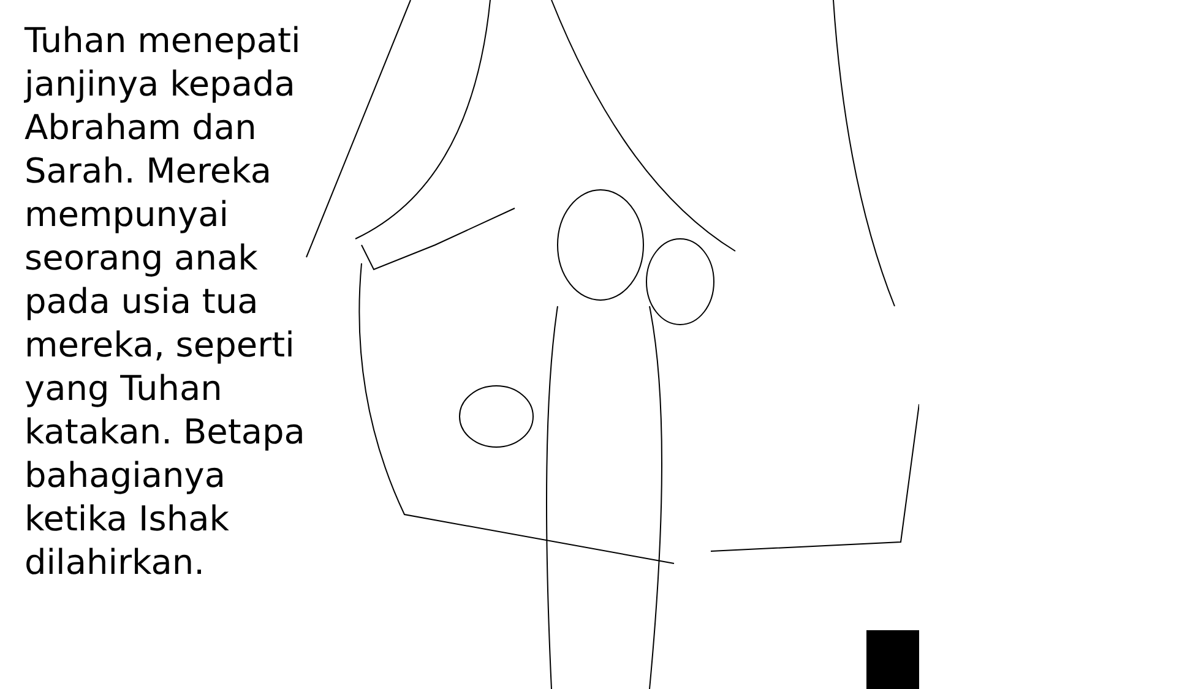Tuhan menepati janjinya kepada Abraham dan Sarah. Mereka mempunyai seorang anak pada usia tua mereka, seperti yang Tuhan katakan. Betapa bahagianya ketika Ishak dilahirkan.